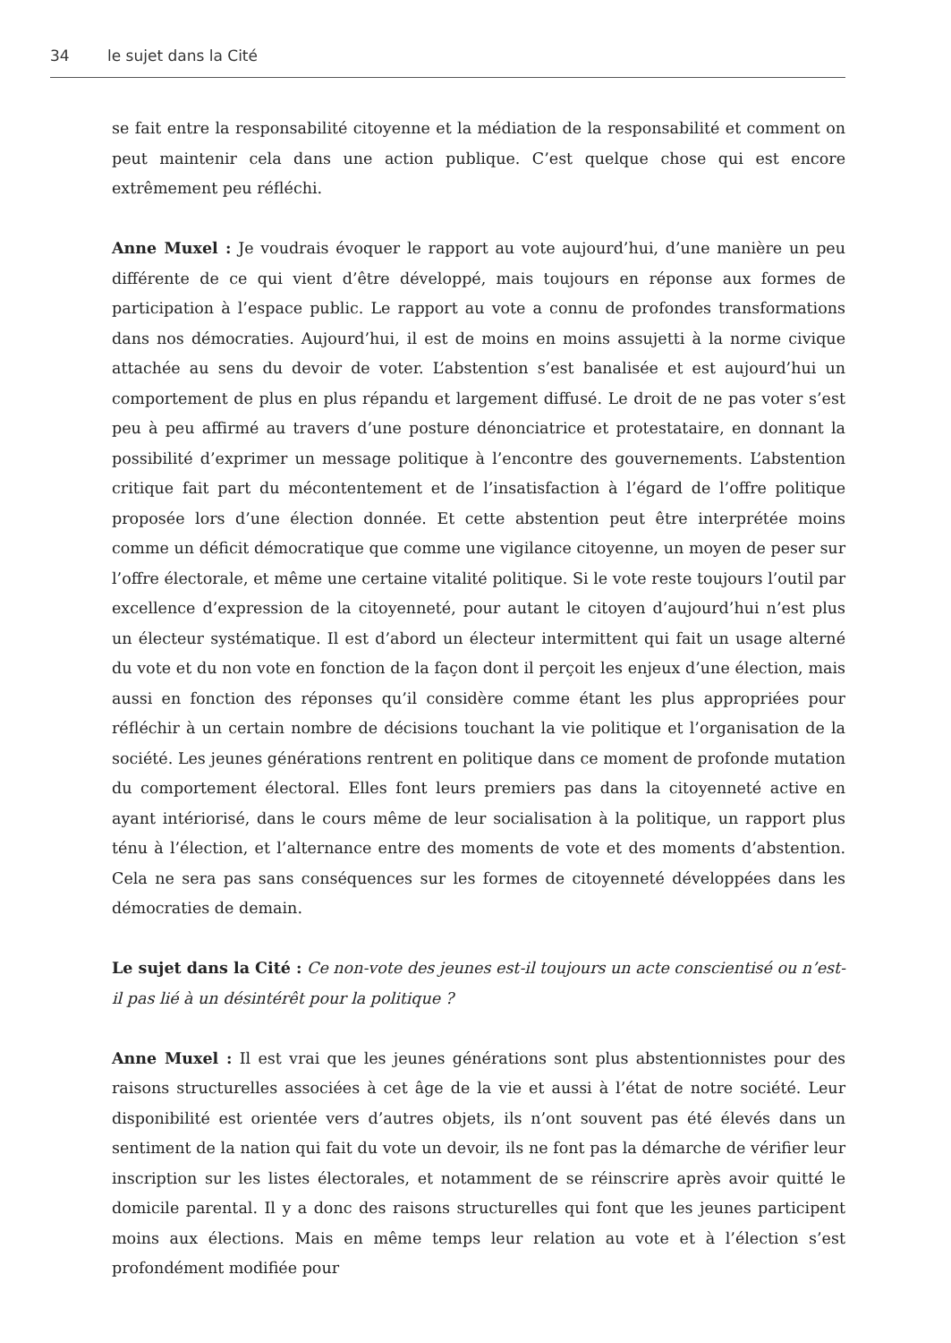34 le sujet dans la Cité
se fait entre la responsabilité citoyenne et la médiation de la responsabilité et comment on peut maintenir cela dans une action publique. C’est quelque chose qui est encore extrêmement peu réfléchi.
Anne Muxel : Je voudrais évoquer le rapport au vote aujourd’hui, d’une manière un peu différente de ce qui vient d’être développé, mais toujours en réponse aux formes de participation à l’espace public. Le rapport au vote a connu de profondes transformations dans nos démocraties. Aujourd’hui, il est de moins en moins assujetti à la norme civique attachée au sens du devoir de voter. L’abstention s’est banalisée et est aujourd’hui un comportement de plus en plus répandu et largement diffusé. Le droit de ne pas voter s’est peu à peu affirmé au travers d’une posture dénonciatrice et protestataire, en donnant la possibilité d’exprimer un message politique à l’encontre des gouvernements. L’abstention critique fait part du mécontentement et de l’insatisfaction à l’égard de l’offre politique proposée lors d’une élection donnée. Et cette abstention peut être interprétée moins comme un déficit démocratique que comme une vigilance citoyenne, un moyen de peser sur l’offre électorale, et même une certaine vitalité politique. Si le vote reste toujours l’outil par excellence d’expression de la citoyenneté, pour autant le citoyen d’aujourd’hui n’est plus un électeur systématique. Il est d’abord un électeur intermittent qui fait un usage alterné du vote et du non vote en fonction de la façon dont il perçoit les enjeux d’une élection, mais aussi en fonction des réponses qu’il considère comme étant les plus appropriées pour réfléchir à un certain nombre de décisions touchant la vie politique et l’organisation de la société. Les jeunes générations rentrent en politique dans ce moment de profonde mutation du comportement électoral. Elles font leurs premiers pas dans la citoyenneté active en ayant intériorisé, dans le cours même de leur socialisation à la politique, un rapport plus ténu à l’élection, et l’alternance entre des moments de vote et des moments d’abstention. Cela ne sera pas sans conséquences sur les formes de citoyenneté développées dans les démocraties de demain.
Le sujet dans la Cité : Ce non-vote des jeunes est-il toujours un acte conscientisé ou n’est-il pas lié à un désintérêt pour la politique ?
Anne Muxel : Il est vrai que les jeunes générations sont plus abstentionnistes pour des raisons structurelles associées à cet âge de la vie et aussi à l’état de notre société. Leur disponibilité est orientée vers d’autres objets, ils n’ont souvent pas été élevés dans un sentiment de la nation qui fait du vote un devoir, ils ne font pas la démarche de vérifier leur inscription sur les listes électorales, et notamment de se réinscrire après avoir quitté le domicile parental. Il y a donc des raisons structurelles qui font que les jeunes participent moins aux élections. Mais en même temps leur relation au vote et à l’élection s’est profondément modifiée pour